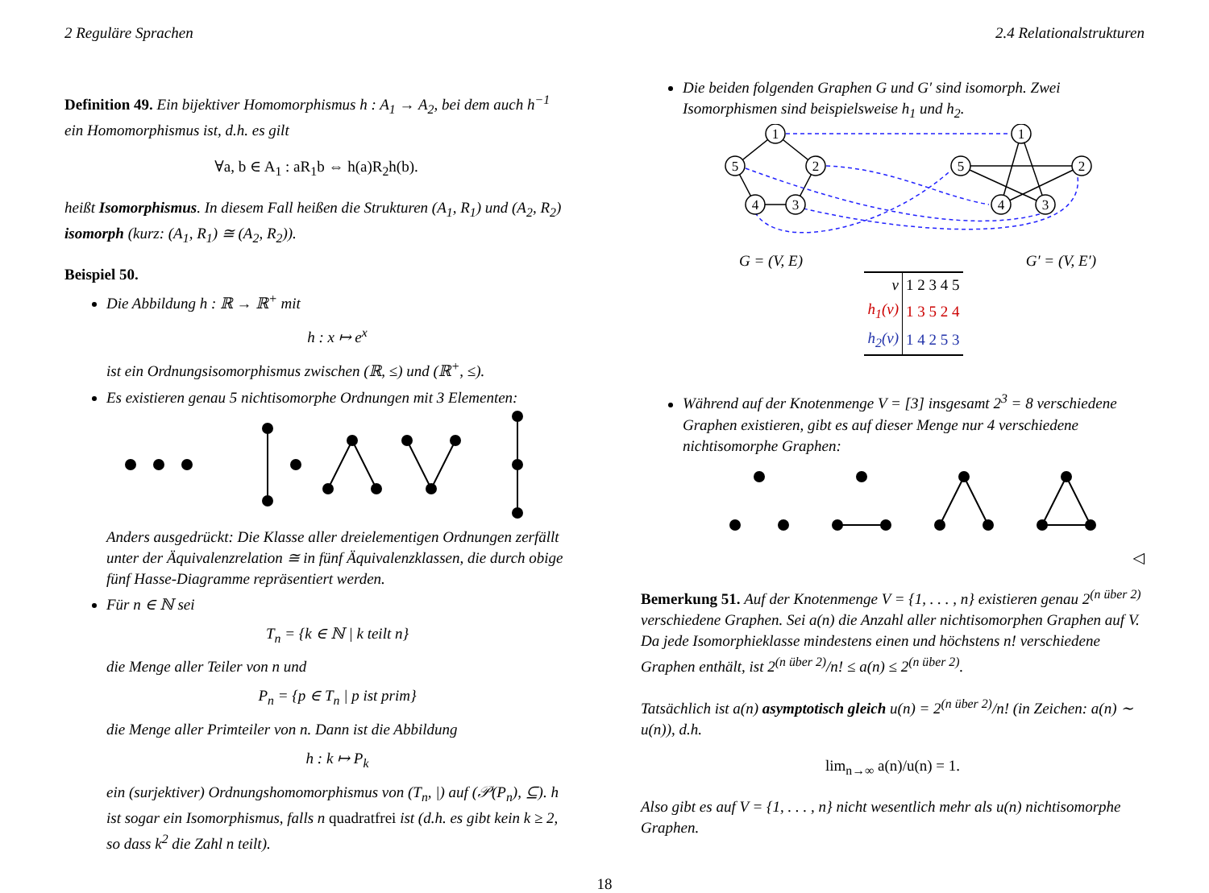2 Reguläre Sprachen 2.4 Relationalstrukturen
Definition 49. Ein bijektiver Homomorphismus h : A<sub>1</sub> → A<sub>2</sub>, bei dem auch h<sup>−1</sup> ein Homomorphismus ist, d.h. es gilt
∀a, b ∈ A<sub>1</sub> : aR<sub>1</sub>b ⇔ h(a)R<sub>2</sub>h(b).
heißt Isomorphismus. In diesem Fall heißen die Strukturen (A<sub>1</sub>, R<sub>1</sub>) und (A<sub>2</sub>, R<sub>2</sub>) isomorph (kurz: (A<sub>1</sub>, R<sub>1</sub>) ≅ (A<sub>2</sub>, R<sub>2</sub>)).
Beispiel 50.
Die Abbildung h : ℝ → ℝ<sup>+</sup> mit
h : x ↦ e<sup>x</sup>
ist ein Ordnungsisomorphismus zwischen (ℝ, ≤) und (ℝ<sup>+</sup>, ≤).
Es existieren genau 5 nichtisomorphe Ordnungen mit 3 Elementen: Anders ausgedrückt: Die Klasse aller dreielementigen Ordnungen zerfällt unter der Äquivalenzrelation ≅ in fünf Äquivalenzklassen, die durch obige fünf Hasse-Diagramme repräsentiert werden.
Für n ∈ ℕ sei
T<sub>n</sub> = {k ∈ ℕ | k teilt n}
die Menge aller Teiler von n und
P<sub>n</sub> = {p ∈ T<sub>n</sub> | p ist prim}
die Menge aller Primteiler von n. Dann ist die Abbildung
h : k ↦ P<sub>k</sub>
ein (surjektiver) Ordnungshomomorphismus von (T<sub>n</sub>, |) auf (𝒫(P<sub>n</sub>), ⊆). h ist sogar ein Isomorphismus, falls n quadratfrei ist (d.h. es gibt kein k ≥ 2, so dass k<sup>2</sup> die Zahl n teilt).
Die beiden folgenden Graphen G und G′ sind isomorph. Zwei Isomorphismen sind beispielsweise h<sub>1</sub> und h<sub>2</sub>.
1
2
3
4
5
1
2
3
4
5
G = (V, E) G′ = (V, E′)
| v | 1 2 3 4 5 |
| h<sub>1</sub>(v) | 1 3 5 2 4 |
| h<sub>2</sub>(v) | 1 4 2 5 3 |
Während auf der Knotenmenge V = [3] insgesamt 2<sup>3</sup> = 8 verschiedene Graphen existieren, gibt es auf dieser Menge nur 4 verschiedene nichtisomorphe Graphen:
◁
Bemerkung 51. Auf der Knotenmenge V = {1, . . . , n} existieren genau 2<sup>(n über 2)</sup> verschiedene Graphen. Sei a(n) die Anzahl aller nichtisomorphen Graphen auf V. Da jede Isomorphieklasse mindestens einen und höchstens n! verschiedene Graphen enthält, ist 2<sup>(n über 2)</sup>/n! ≤ a(n) ≤ 2<sup>(n über 2)</sup>.
Tatsächlich ist a(n) asymptotisch gleich u(n) = 2<sup>(n über 2)</sup>/n! (in Zeichen: a(n) ∼ u(n)), d.h.
lim<sub>n→∞</sub> a(n)/u(n) = 1.
Also gibt es auf V = {1, . . . , n} nicht wesentlich mehr als u(n) nichtisomorphe Graphen.
18